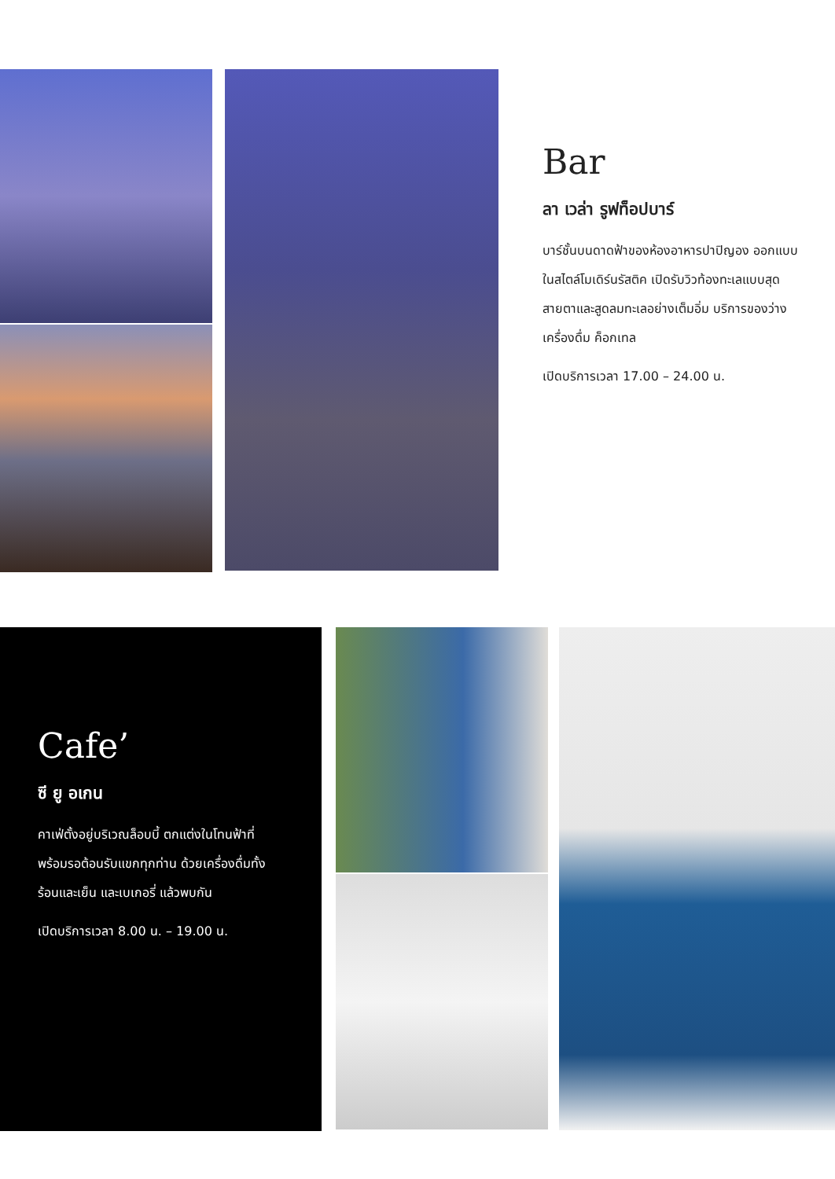Bar
ลา เวล่า รูฟท็อปบาร์
บาร์ชั้นบนดาดฟ้าของห้องอาหารปาปิญอง ออกแบบในสไตล์โมเดิร์นรัสติค เปิดรับวิวท้องทะเลแบบสุดสายตาและสูดลมทะเลอย่างเต็มอิ่ม บริการของว่าง เครื่องดื่ม ค็อกเทล
เปิดบริการเวลา 17.00 – 24.00 น.
Cafe’
ซี ยู อเกน
คาเฟ่ตั้งอยู่บริเวณล็อบบี้ ตกแต่งในโทนฟ้าที่พร้อมรอต้อนรับแขกทุกท่าน ด้วยเครื่องดื่มทั้งร้อนและเย็น และเบเกอรี่ แล้วพบกัน
เปิดบริการเวลา 8.00 น. – 19.00 น.